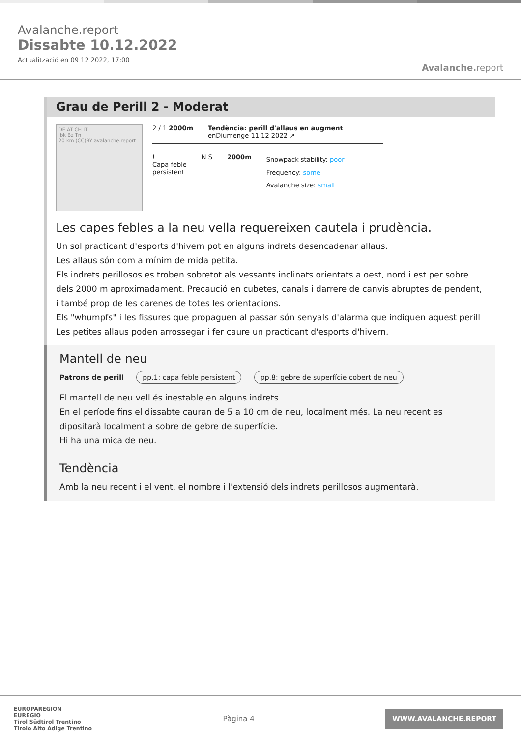Avalanche.report
Dissabte 10.12.2022
Actualització en 09 12 2022, 17:00
Avalanche. report
Grau de Perill 2 - Moderat
DE AT CH IT
Ibk Bz Tn
20 km (CC)BY avalanche.report
2 / 1 2000m Tendència: perill d'allaus en augment
enDiumenge 11 12 2022 ↗
!
Capa feble
persistent
N S 2000m
Snowpack stability: poor
Frequency: some
Avalanche size: small
Les capes febles a la neu vella requereixen cautela i prudència.
Un sol practicant d'esports d'hivern pot en alguns indrets desencadenar allaus.
Les allaus són com a mínim de mida petita.
Els indrets perillosos es troben sobretot als vessants inclinats orientats a oest, nord i est per sobre dels 2000 m aproximadament. Precaució en cubetes, canals i darrere de canvis abruptes de pendent, i també prop de les carenes de totes les orientacions.
Els "whumpfs" i les fissures que propaguen al passar són senyals d'alarma que indiquen aquest perill Les petites allaus poden arrossegar i fer caure un practicant d'esports d'hivern.
Mantell de neu
Patrons de perill pp.1: capa feble persistent pp.8: gebre de superfície cobert de neu
El mantell de neu vell és inestable en alguns indrets.
En el període fins el dissabte cauran de 5 a 10 cm de neu, localment més. La neu recent es dipositarà localment a sobre de gebre de superfície.
Hi ha una mica de neu.
Tendència
Amb la neu recent i el vent, el nombre i l'extensió dels indrets perillosos augmentarà.
EUROPAREGION
EUREGIO
Tirol Südtirol Trentino
Tirolo Alto Adige Trentino
Pàgina 4
WWW.AVALANCHE.REPORT